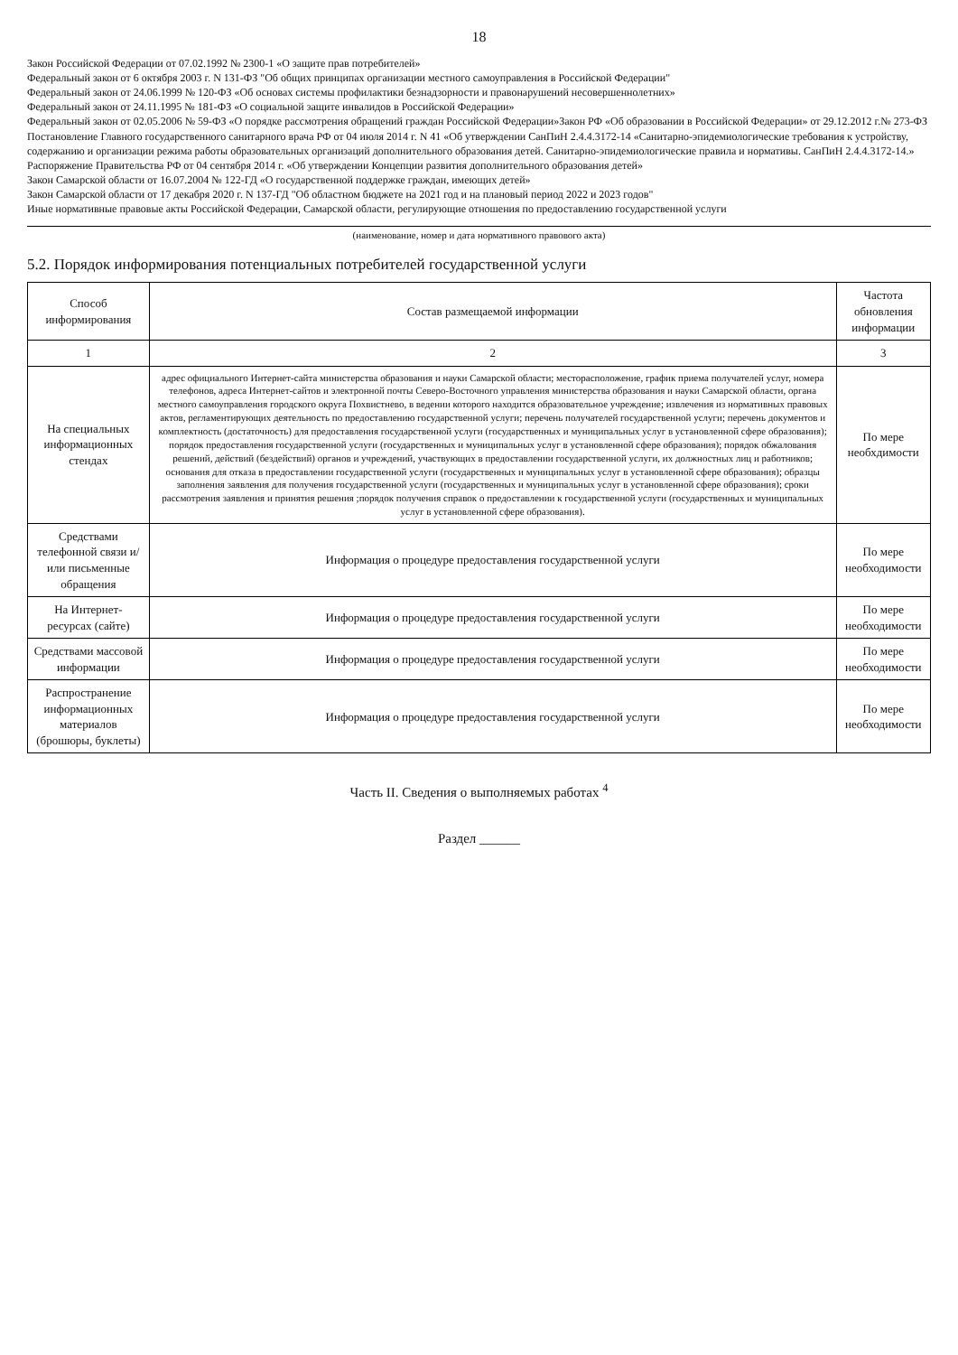18
Закон Российской Федерации от 07.02.1992 № 2300-1 «О защите прав потребителей»
Федеральный закон от 6 октября 2003 г. N 131-ФЗ "Об общих принципах организации местного самоуправления в Российской Федерации"
Федеральный закон от 24.06.1999 № 120-ФЗ «Об основах системы профилактики безнадзорности и правонарушений несовершеннолетних»
Федеральный закон от 24.11.1995 № 181-ФЗ «О социальной защите инвалидов в Российской Федерации»
Федеральный закон от 02.05.2006 № 59-ФЗ «О порядке рассмотрения обращений граждан Российской Федерации»Закон РФ «Об образовании в Российской Федерации» от 29.12.2012 г.№ 273-ФЗ
Постановление Главного государственного санитарного врача РФ от 04 июля 2014 г. N 41 «Об утверждении СанПиН 2.4.4.3172-14 «Санитарно-эпидемиологические требования к устройству, содержанию и организации режима работы образовательных организаций дополнительного образования детей. Санитарно-эпидемиологические правила и нормативы. СанПиН 2.4.4.3172-14.»
Распоряжение Правительства РФ от 04 сентября 2014 г. «Об утверждении Концепции развития дополнительного образования детей»
Закон Самарской области от 16.07.2004 № 122-ГД «О государственной поддержке граждан, имеющих детей»
Закон Самарской области от 17 декабря 2020 г. N 137-ГД "Об областном бюджете на 2021 год и на плановый период 2022 и 2023 годов"
Иные нормативные правовые акты Российской Федерации, Самарской области, регулирующие отношения по предоставлению государственной услуги
(наименование, номер и дата нормативного правового акта)
5.2. Порядок информирования потенциальных потребителей государственной услуги
| Способ информирования | Состав размещаемой информации | Частота обновления информации |
| --- | --- | --- |
| 1 | 2 | 3 |
| На специальных информационных стендах | адрес официального Интернет-сайта министерства образования и науки Самарской области; месторасположение, график приема получателей услуг, номера телефонов, адреса Интернет-сайтов и электронной почты Северо-Восточного управления министерства образования и науки Самарской области, органа местного самоуправления городского округа Похвистнево, в ведении которого находится образовательное учреждение; извлечения из нормативных правовых актов, регламентирующих деятельность по предоставлению государственной услуги; перечень получателей государственной услуги; перечень документов и комплектность (достаточность) для предоставления государственной услуги (государственных и муниципальных услуг в установленной сфере образования); порядок предоставления государственной услуги (государственных и муниципальных услуг в установленной сфере образования); порядок обжалования решений, действий (бездействий) органов и учреждений, участвующих в предоставлении государственной услуги, их должностных лиц и работников; основания для отказа в предоставлении государственной услуги (государственных и муниципальных услуг в установленной сфере образования); образцы заполнения заявления для получения государственной услуги (государственных и муниципальных услуг в установленной сфере образования); сроки рассмотрения заявления и принятия решения ;порядок получения справок о предоставлении к государственной услуги (государственных и муниципальных услуг в установленной сфере образования). | По мере необхдимости |
| Средствами телефонной связи и/или письменные обращения | Информация о процедуре предоставления государственной услуги | По мере необходимости |
| На Интернет-ресурсах (сайте) | Информация о процедуре предоставления государственной услуги | По мере необходимости |
| Средствами массовой информации | Информация о процедуре предоставления государственной услуги | По мере необходимости |
| Распространение информационных материалов (брошюры, буклеты) | Информация о процедуре предоставления государственной услуги | По мере необходимости |
Часть II. Сведения о выполняемых работах <sup>4</sup>
Раздел ______